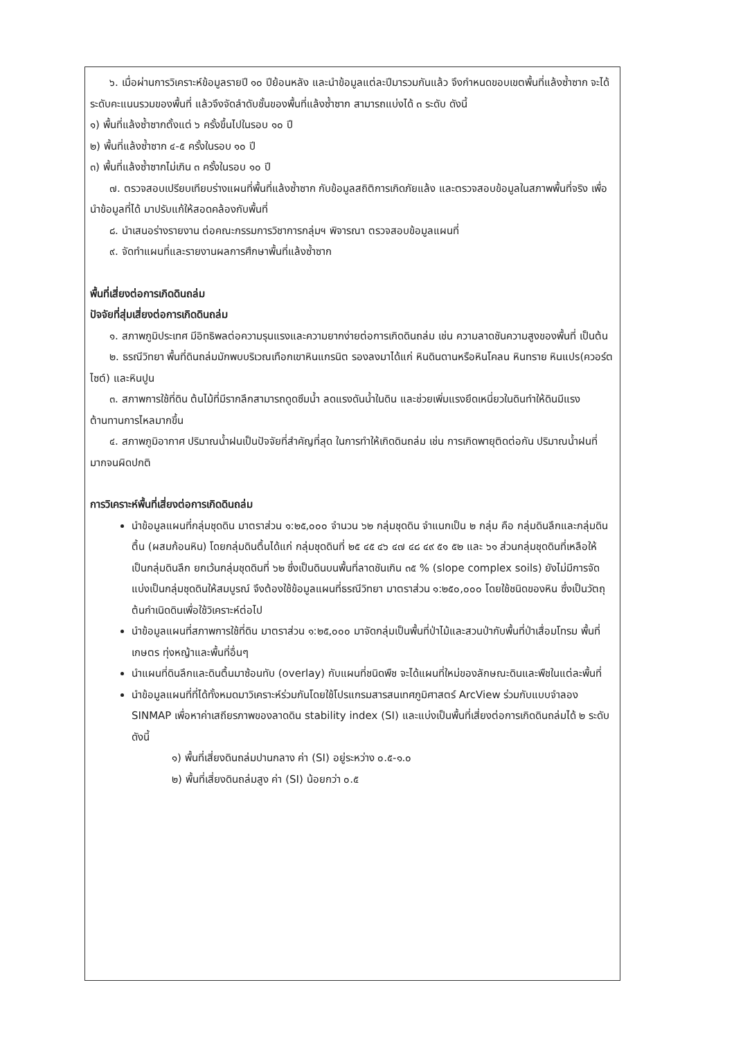๖. เมื่อผ่านการวิเคราะห์ข้อมูลรายปี ๑๐ ปีย้อนหลัง และนำข้อมูลแต่ละปีมารวมกันแล้ว จึงกำหนดขอบเขตพื้นที่แล้งซ้ำซาก จะได้ระดับคะแนนรวมของพื้นที่ แล้วจึงจัดลำดับชั้นของพื้นที่แล้งซ้ำซาก สามารถแบ่งได้ ๓ ระดับ ดังนี้
๑) พื้นที่แล้งซ้ำซากตั้งแต่ ๖ ครั้งขึ้นไปในรอบ ๑๐ ปี
๒) พื้นที่แล้งซ้ำซาก ๔-๕ ครั้งในรอบ ๑๐ ปี
๓) พื้นที่แล้งซ้ำซากไม่เกิน ๓ ครั้งในรอบ ๑๐ ปี
๗. ตรวจสอบเปรียบเทียบร่างแผนที่พื้นที่แล้งซ้ำซาก กับข้อมูลสถิติการเกิดภัยแล้ง และตรวจสอบข้อมูลในสภาพพื้นที่จริง เพื่อนำข้อมูลที่ได้ มาปรับแก้ให้สอดคล้องกับพื้นที่
๘. นำเสนอร่างรายงาน ต่อคณะกรรมการวิชาการกลุ่มฯ พิจารณา ตรวจสอบข้อมูลแผนที่
๙. จัดทำแผนที่และรายงานผลการศึกษาพื้นที่แล้งซ้ำซาก
พื้นที่เสี่ยงต่อการเกิดดินถล่ม
ปัจจัยที่สุ่มเสี่ยงต่อการเกิดดินถล่ม
๑. สภาพภูมิประเทศ มีอิทธิพลต่อความรุนแรงและความยากง่ายต่อการเกิดดินถล่ม เช่น ความลาดชันความสูงของพื้นที่ เป็นต้น
๒. ธรณีวิทยา พื้นที่ดินถล่มมักพบบริเวณเทือกเขาหินแกรนิต รองลงมาได้แก่ หินดินดานหรือหินโคลน หินทราย หินแปร(ควอร์ตไซต์) และหินปูน
๓. สภาพการใช้ที่ดิน ต้นไม้ที่มีรากลึกสามารถดูดซึมน้ำ ลดแรงดันน้ำในดิน และช่วยเพิ่มแรงยึดเหนี่ยวในดินทำให้ดินมีแรงต้านทานการไหลมากขึ้น
๔. สภาพภูมิอากาศ ปริมาณน้ำฝนเป็นปัจจัยที่สำคัญที่สุด ในการทำให้เกิดดินถล่ม เช่น การเกิดพายุติดต่อกัน ปริมาณน้ำฝนที่มากจนผิดปกติ
การวิเคราะห์พื้นที่เสี่ยงต่อการเกิดดินถล่ม
นำข้อมูลแผนที่กลุ่มชุดดิน มาตราส่วน ๑:๒๕,๐๐๐ จำนวน ๖๒ กลุ่มชุดดิน จำแนกเป็น ๒ กลุ่ม คือ กลุ่มดินลึกและกลุ่มดินตื้น (ผสมก้อนหิน) โดยกลุ่มดินตื้นได้แก่ กลุ่มชุดดินที่ ๒๕ ๔๕ ๔๖ ๔๗ ๔๘ ๔๙ ๕๑ ๕๒ และ ๖๑ ส่วนกลุ่มชุดดินที่เหลือให้เป็นกลุ่มดินลึก ยกเว้นกลุ่มชุดดินที่ ๖๒ ซึ่งเป็นดินบนพื้นที่ลาดชันเกิน ๓๕ % (slope complex soils) ยังไม่มีการจัดแบ่งเป็นกลุ่มชุดดินให้สมบูรณ์ จึงต้องใช้ข้อมูลแผนที่ธรณีวิทยา มาตราส่วน ๑:๒๕๐,๐๐๐ โดยใช้ชนิดของหิน ซึ่งเป็นวัตถุต้นกำเนิดดินเพื่อใช้วิเคราะห์ต่อไป
นำข้อมูลแผนที่สภาพการใช้ที่ดิน มาตราส่วน ๑:๒๕,๐๐๐ มาจัดกลุ่มเป็นพื้นที่ป่าไม้และสวนป่ากับพื้นที่ป่าเสื่อมโทรม พื้นที่เกษตร ทุ่งหญ้าและพื้นที่อื่นๆ
นำแผนที่ดินลึกและดินตื้นมาซ้อนทับ (overlay) กับแผนที่ชนิดพืช จะได้แผนที่ใหม่ของลักษณะดินและพืชในแต่ละพื้นที่
นำข้อมูลแผนที่ที่ได้ทั้งหมดมาวิเคราะห์ร่วมกันโดยใช้โปรแกรมสารสนเทศภูมิศาสตร์ ArcView ร่วมกับแบบจำลอง SINMAP เพื่อหาค่าเสถียรภาพของลาดดิน stability index (SI) และแบ่งเป็นพื้นที่เสี่ยงต่อการเกิดดินถล่มได้ ๒ ระดับ ดังนี้
๑) พื้นที่เสี่ยงดินถล่มปานกลาง ค่า (SI) อยู่ระหว่าง ๐.๕-๑.๐
๒) พื้นที่เสี่ยงดินถล่มสูง ค่า (SI) น้อยกว่า ๐.๕